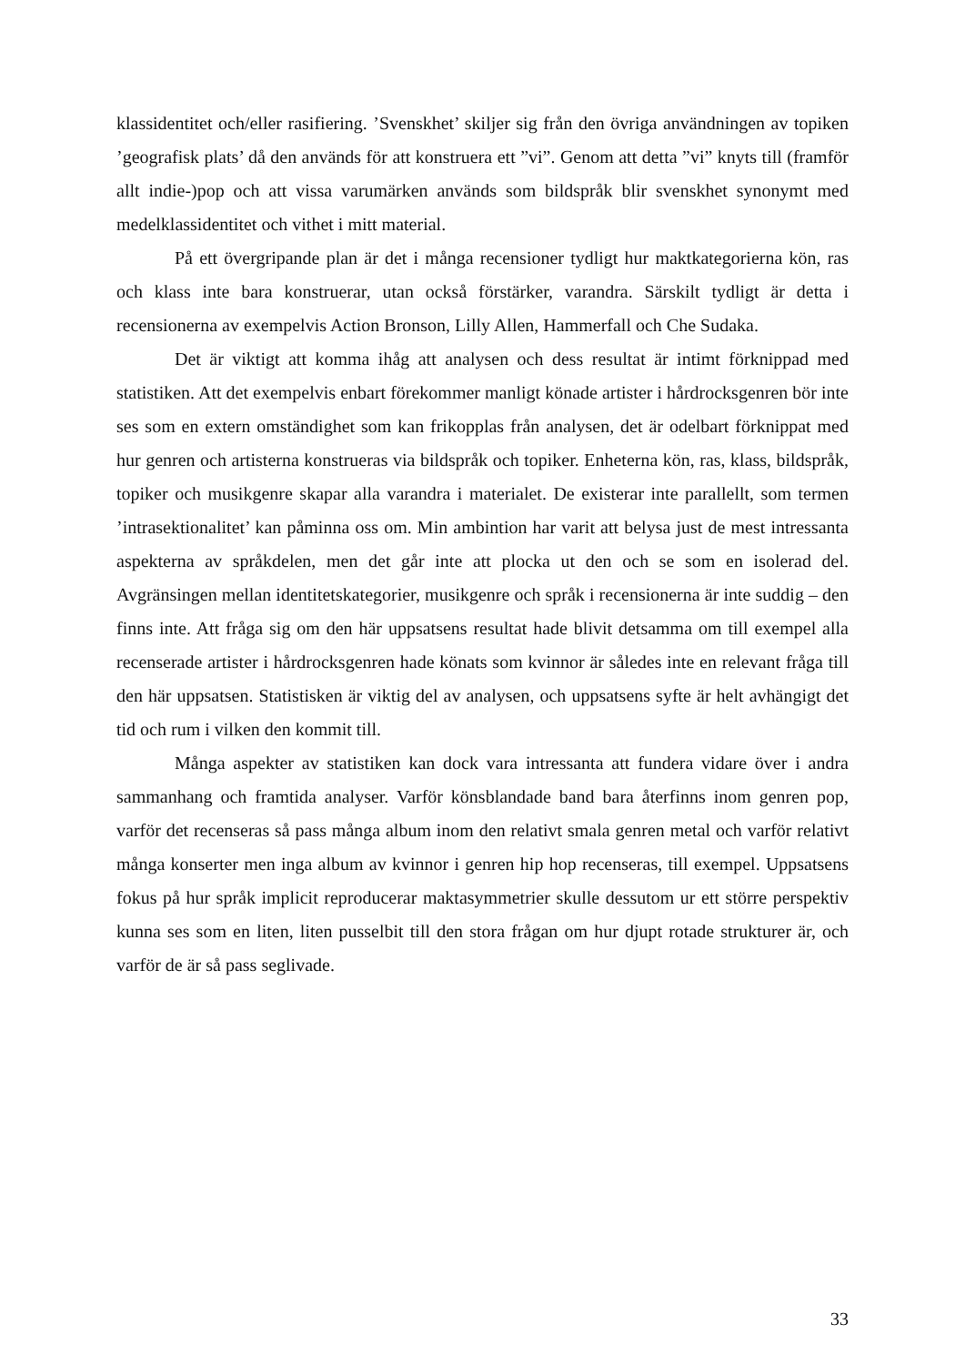klassidentitet och/eller rasifiering. ’Svenskhet’ skiljer sig från den övriga användningen av topiken ’geografisk plats’ då den används för att konstruera ett ”vi”. Genom att detta ”vi” knyts till (framför allt indie-)pop och att vissa varumärken används som bildspråk blir svenskhet synonymt med medelklassidentitet och vithet i mitt material.
På ett övergripande plan är det i många recensioner tydligt hur maktkategorierna kön, ras och klass inte bara konstruerar, utan också förstärker, varandra. Särskilt tydligt är detta i recensionerna av exempelvis Action Bronson, Lilly Allen, Hammerfall och Che Sudaka.
Det är viktigt att komma ihåg att analysen och dess resultat är intimt förknippad med statistiken. Att det exempelvis enbart förekommer manligt könade artister i hårdrocksgenren bör inte ses som en extern omständighet som kan frikopplas från analysen, det är odelbart förknippat med hur genren och artisterna konstrueras via bildspråk och topiker. Enheterna kön, ras, klass, bildspråk, topiker och musikgenre skapar alla varandra i materialet. De existerar inte parallellt, som termen ’intrasektionalitet’ kan påminna oss om. Min ambintion har varit att belysa just de mest intressanta aspekterna av språkdelen, men det går inte att plocka ut den och se som en isolerad del. Avgränsingen mellan identitetskategorier, musikgenre och språk i recensionerna är inte suddig – den finns inte. Att fråga sig om den här uppsatsens resultat hade blivit detsamma om till exempel alla recenserade artister i hårdrocksgenren hade könats som kvinnor är således inte en relevant fråga till den här uppsatsen. Statistisken är viktig del av analysen, och uppsatsens syfte är helt avhängigt det tid och rum i vilken den kommit till.
Många aspekter av statistiken kan dock vara intressanta att fundera vidare över i andra sammanhang och framtida analyser. Varför könsblandade band bara återfinns inom genren pop, varför det recenseras så pass många album inom den relativt smala genren metal och varför relativt många konserter men inga album av kvinnor i genren hip hop recenseras, till exempel. Uppsatsens fokus på hur språk implicit reproducerar maktasymmetrier skulle dessutom ur ett större perspektiv kunna ses som en liten, liten pusselbit till den stora frågan om hur djupt rotade strukturer är, och varför de är så pass seglivade.
33